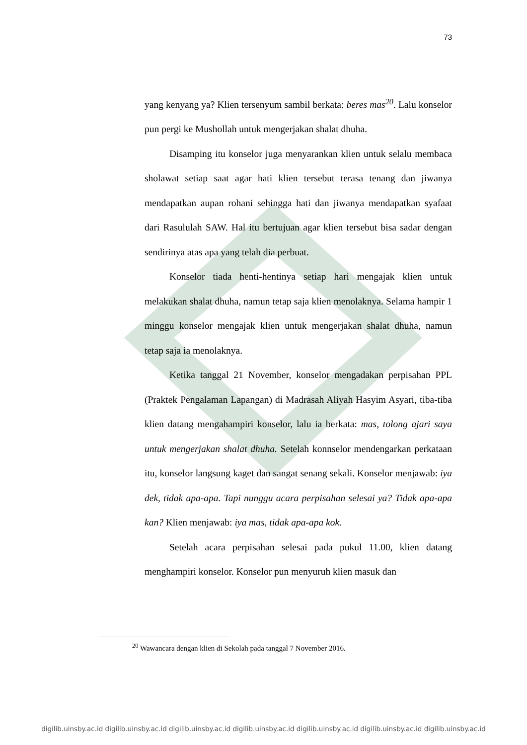73
yang kenyang ya? Klien tersenyum sambil berkata: beres mas<sup>20</sup>. Lalu konselor pun pergi ke Mushollah untuk mengerjakan shalat dhuha.
Disamping itu konselor juga menyarankan klien untuk selalu membaca sholawat setiap saat agar hati klien tersebut terasa tenang dan jiwanya mendapatkan aupan rohani sehingga hati dan jiwanya mendapatkan syafaat dari Rasululah SAW. Hal itu bertujuan agar klien tersebut bisa sadar dengan sendirinya atas apa yang telah dia perbuat.
Konselor tiada henti-hentinya setiap hari mengajak klien untuk melakukan shalat dhuha, namun tetap saja klien menolaknya. Selama hampir 1 minggu konselor mengajak klien untuk mengerjakan shalat dhuha, namun tetap saja ia menolaknya.
Ketika tanggal 21 November, konselor mengadakan perpisahan PPL (Praktek Pengalaman Lapangan) di Madrasah Aliyah Hasyim Asyari, tiba-tiba klien datang mengahampiri konselor, lalu ia berkata: mas, tolong ajari saya untuk mengerjakan shalat dhuha. Setelah konnselor mendengarkan perkataan itu, konselor langsung kaget dan sangat senang sekali. Konselor menjawab: iya dek, tidak apa-apa. Tapi nunggu acara perpisahan selesai ya? Tidak apa-apa kan? Klien menjawab: iya mas, tidak apa-apa kok.
Setelah acara perpisahan selesai pada pukul 11.00, klien datang menghampiri konselor. Konselor pun menyuruh klien masuk dan
<sup>20</sup> Wawancara dengan klien di Sekolah pada tanggal 7 November 2016.
digilib.uinsby.ac.id digilib.uinsby.ac.id digilib.uinsby.ac.id digilib.uinsby.ac.id digilib.uinsby.ac.id digilib.uinsby.ac.id digilib.uinsby.ac.id